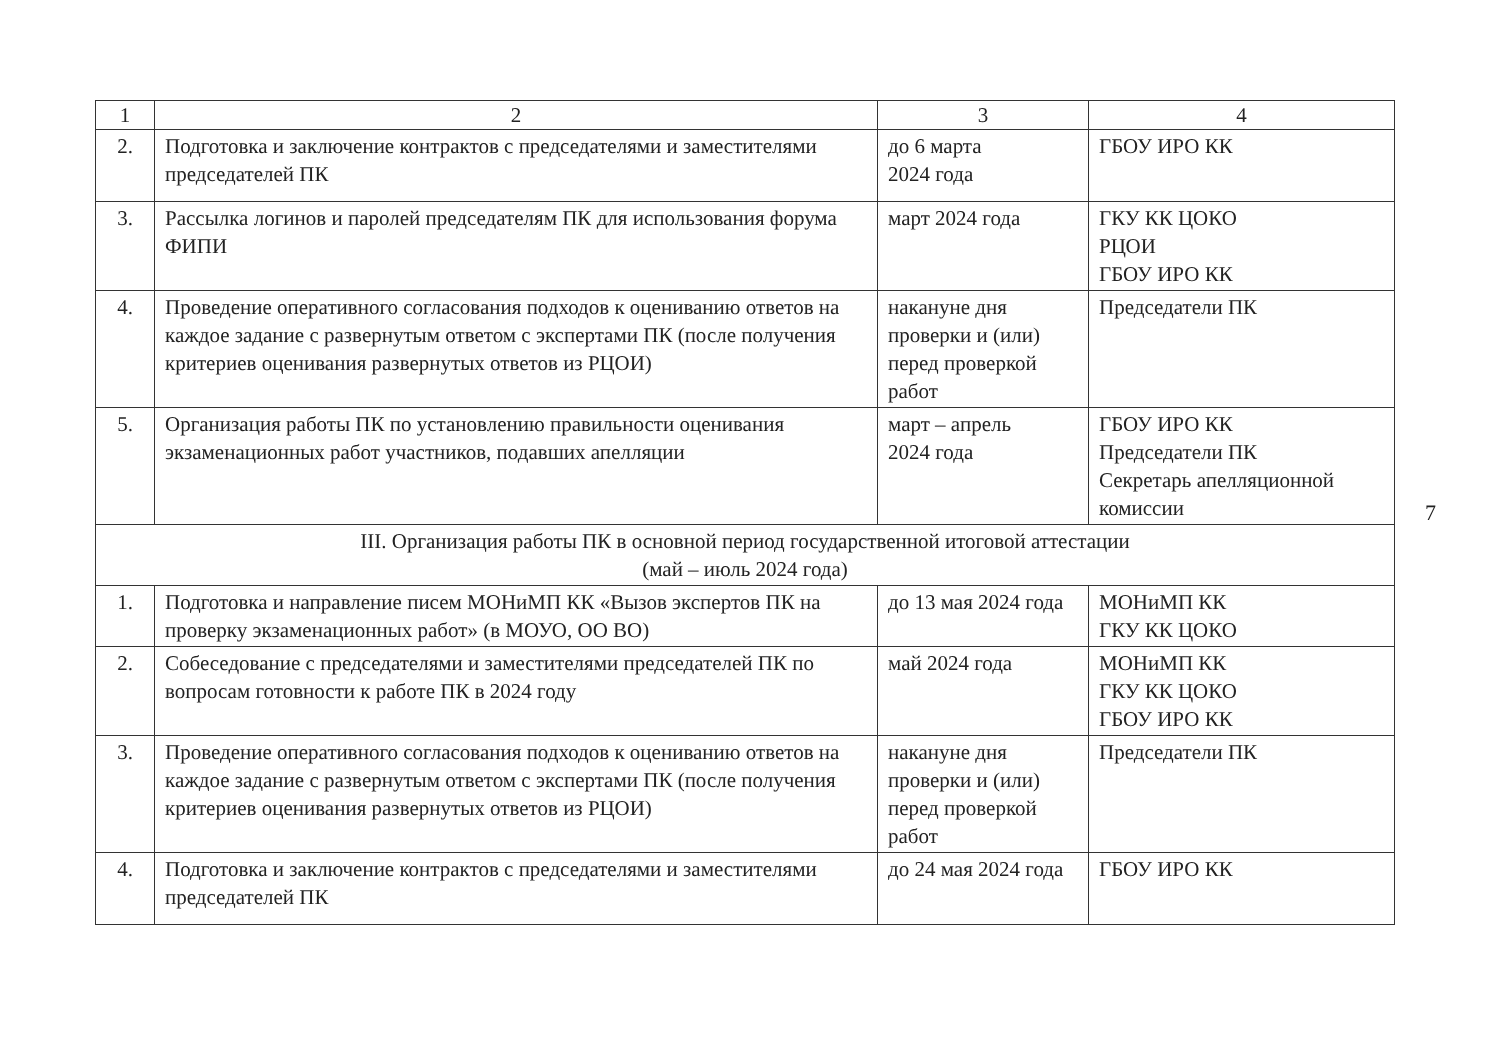| 1 | 2 | 3 | 4 |
| --- | --- | --- | --- |
| 2. | Подготовка и заключение контрактов с председателями и заместителями председателей ПК | до 6 марта 2024 года | ГБОУ ИРО КК |
| 3. | Рассылка логинов и паролей председателям ПК для использования форума ФИПИ | март 2024 года | ГКУ КК ЦОКО РЦОИ ГБОУ ИРО КК |
| 4. | Проведение оперативного согласования подходов к оцениванию ответов на каждое задание с развернутым ответом с экспертами ПК (после получения критериев оценивания развернутых ответов из РЦОИ) | накануне дня проверки и (или) перед проверкой работ | Председатели ПК |
| 5. | Организация работы ПК по установлению правильности оценивания экзаменационных работ участников, подавших апелляции | март – апрель 2024 года | ГБОУ ИРО КК Председатели ПК Секретарь апелляционной комиссии |
| III. Организация работы ПК в основной период государственной итоговой аттестации (май – июль 2024 года) | | | |
| 1. | Подготовка и направление писем МОНиМП КК «Вызов экспертов ПК на проверку экзаменационных работ» (в МОУО, ОО ВО) | до 13 мая 2024 года | МОНиМП КК ГКУ КК ЦОКО |
| 2. | Собеседование с председателями и заместителями председателей ПК по вопросам готовности к работе ПК в 2024 году | май 2024 года | МОНиМП КК ГКУ КК ЦОКО ГБОУ ИРО КК |
| 3. | Проведение оперативного согласования подходов к оцениванию ответов на каждое задание с развернутым ответом с экспертами ПК (после получения критериев оценивания развернутых ответов из РЦОИ) | накануне дня проверки и (или) перед проверкой работ | Председатели ПК |
| 4. | Подготовка и заключение контрактов с председателями и заместителями председателей ПК | до 24 мая 2024 года | ГБОУ ИРО КК |
7